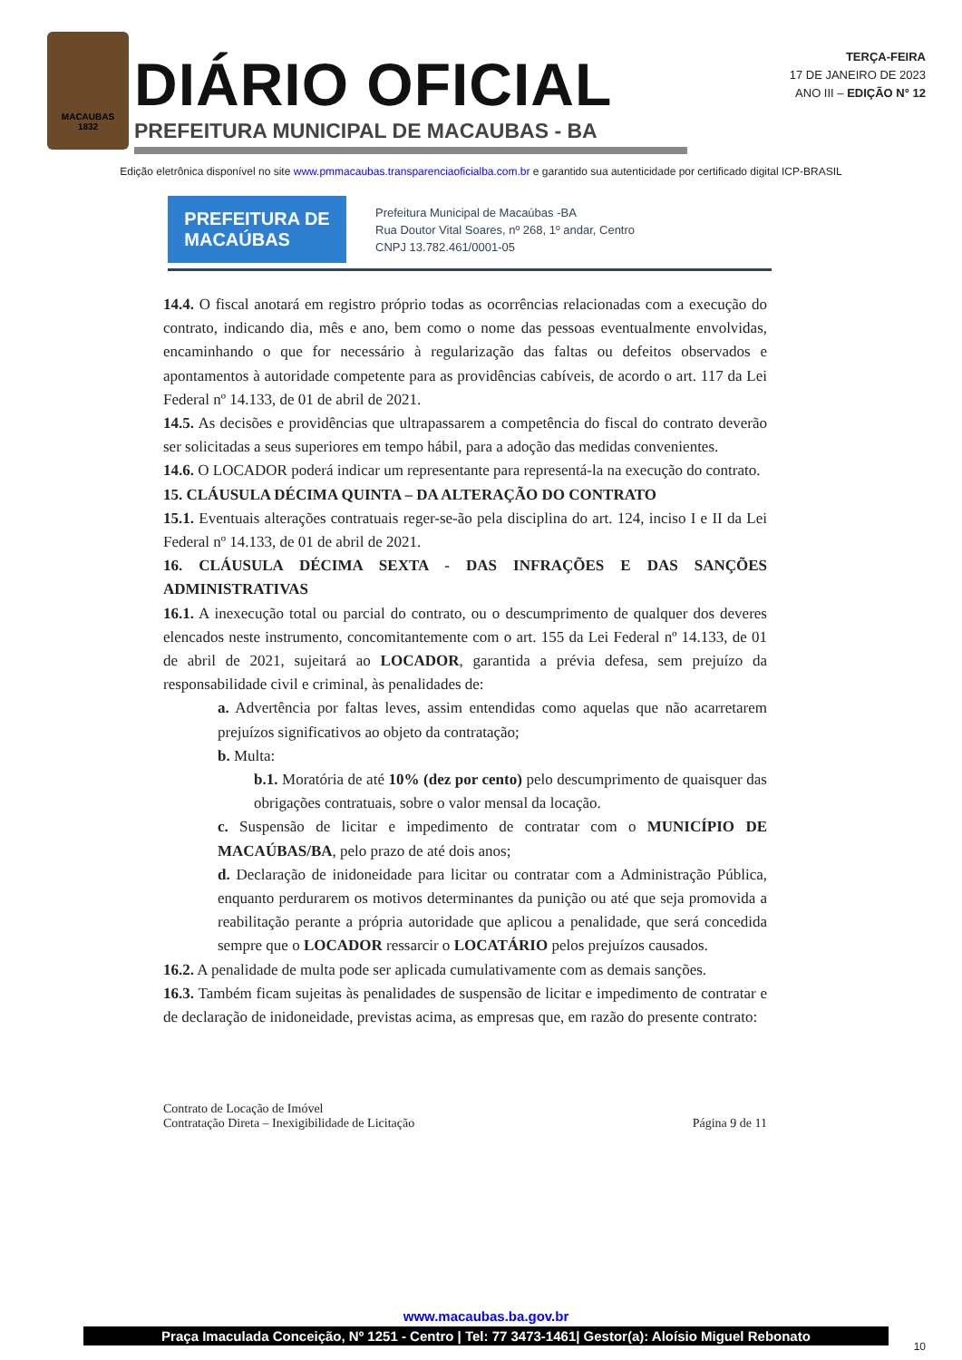MACAUBAS
1832
DIÁRIO OFICIAL
PREFEITURA MUNICIPAL DE MACAUBAS - BA
TERÇA-FEIRA
17 DE JANEIRO DE 2023
ANO III – EDIÇÃO N° 12
Edição eletrônica disponível no site www.pmmacaubas.transparenciaoficialba.com.br e garantido sua autenticidade por certificado digital ICP-BRASIL
PREFEITURA DE
MACAÚBAS
Prefeitura Municipal de Macaúbas -BA
Rua Doutor Vital Soares, nº 268, 1º andar, Centro
CNPJ 13.782.461/0001-05
14.4. O fiscal anotará em registro próprio todas as ocorrências relacionadas com a execução do contrato, indicando dia, mês e ano, bem como o nome das pessoas eventualmente envolvidas, encaminhando o que for necessário à regularização das faltas ou defeitos observados e apontamentos à autoridade competente para as providências cabíveis, de acordo o art. 117 da Lei Federal nº 14.133, de 01 de abril de 2021.
14.5. As decisões e providências que ultrapassarem a competência do fiscal do contrato deverão ser solicitadas a seus superiores em tempo hábil, para a adoção das medidas convenientes.
14.6. O LOCADOR poderá indicar um representante para representá-la na execução do contrato.
15. CLÁUSULA DÉCIMA QUINTA – DA ALTERAÇÃO DO CONTRATO
15.1. Eventuais alterações contratuais reger-se-ão pela disciplina do art. 124, inciso I e II da Lei Federal nº 14.133, de 01 de abril de 2021.
16. CLÁUSULA DÉCIMA SEXTA - DAS INFRAÇÕES E DAS SANÇÕES ADMINISTRATIVAS
16.1. A inexecução total ou parcial do contrato, ou o descumprimento de qualquer dos deveres elencados neste instrumento, concomitantemente com o art. 155 da Lei Federal nº 14.133, de 01 de abril de 2021, sujeitará ao LOCADOR, garantida a prévia defesa, sem prejuízo da responsabilidade civil e criminal, às penalidades de:
a. Advertência por faltas leves, assim entendidas como aquelas que não acarretarem prejuízos significativos ao objeto da contratação;
b. Multa:
b.1. Moratória de até 10% (dez por cento) pelo descumprimento de quaisquer das obrigações contratuais, sobre o valor mensal da locação.
c. Suspensão de licitar e impedimento de contratar com o MUNICÍPIO DE MACAÚBAS/BA, pelo prazo de até dois anos;
d. Declaração de inidoneidade para licitar ou contratar com a Administração Pública, enquanto perdurarem os motivos determinantes da punição ou até que seja promovida a reabilitação perante a própria autoridade que aplicou a penalidade, que será concedida sempre que o LOCADOR ressarcir o LOCATÁRIO pelos prejuízos causados.
16.2. A penalidade de multa pode ser aplicada cumulativamente com as demais sanções.
16.3. Também ficam sujeitas às penalidades de suspensão de licitar e impedimento de contratar e de declaração de inidoneidade, previstas acima, as empresas que, em razão do presente contrato:
Contrato de Locação de Imóvel
Contratação Direta – Inexigibilidade de Licitação
Página 9 de 11
www.macaubas.ba.gov.br
Praça Imaculada Conceição, Nº 1251 - Centro | Tel: 77 3473-1461| Gestor(a): Aloísio Miguel Rebonato
10